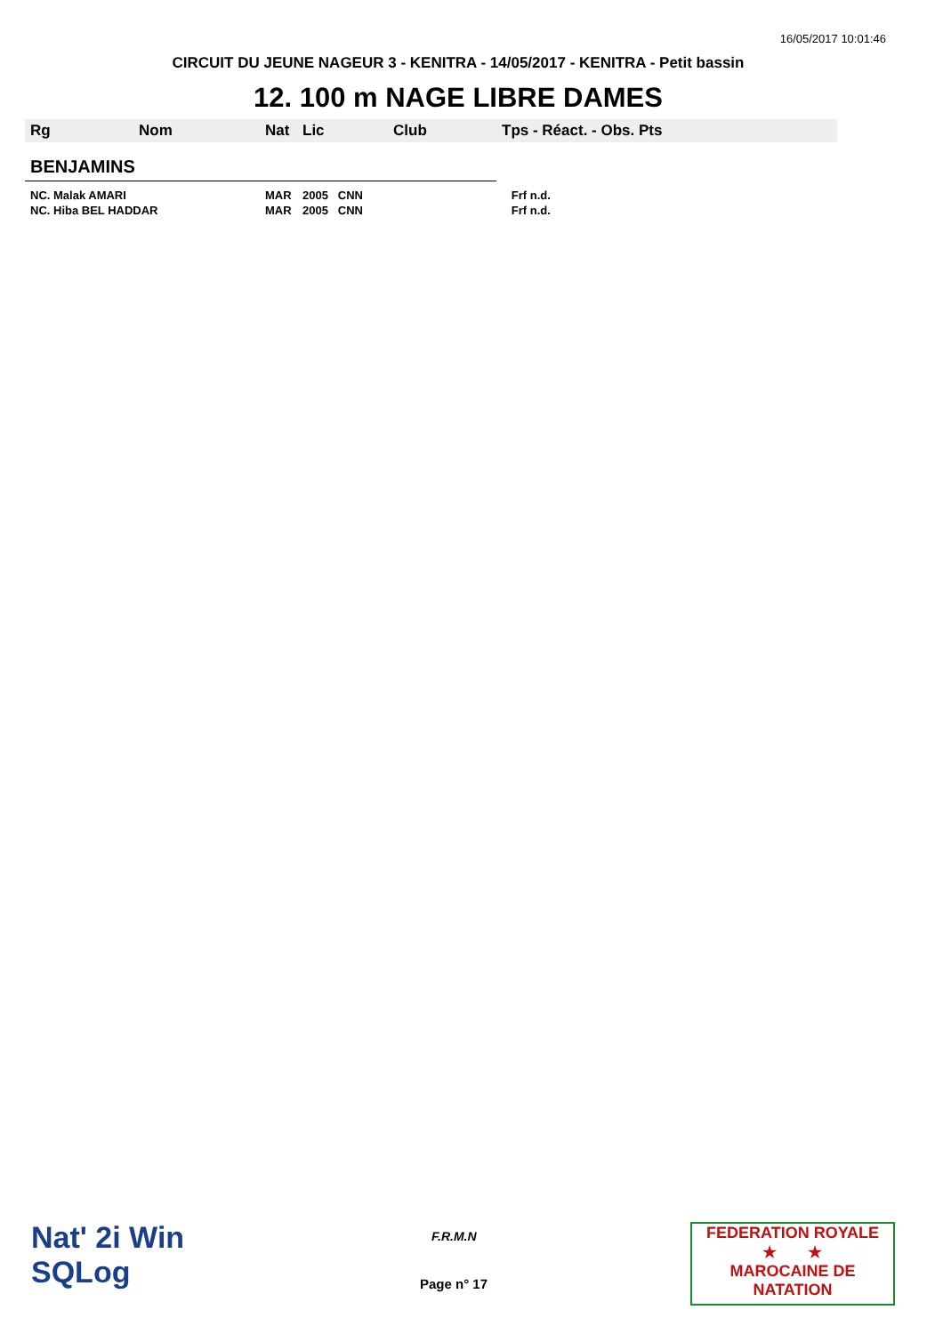16/05/2017 10:01:46
CIRCUIT DU JEUNE NAGEUR 3 - KENITRA - 14/05/2017 - KENITRA - Petit bassin
12. 100 m NAGE LIBRE DAMES
| Rg | Nom | Nat | Lic | Club | Tps - Réact. - Obs. Pts |
| --- | --- | --- | --- | --- | --- |
| BENJAMINS | | | | | |
| NC. Malak AMARI | | MAR | 2005 CNN | | Frf n.d. |
| NC. Hiba BEL HADDAR | | MAR | 2005 CNN | | Frf n.d. |
Nat' 2i Win
SQLog
F.R.M.N
Page n° 17
FEDERATION ROYALE
★ ★
MAROCAINE DE NATATION